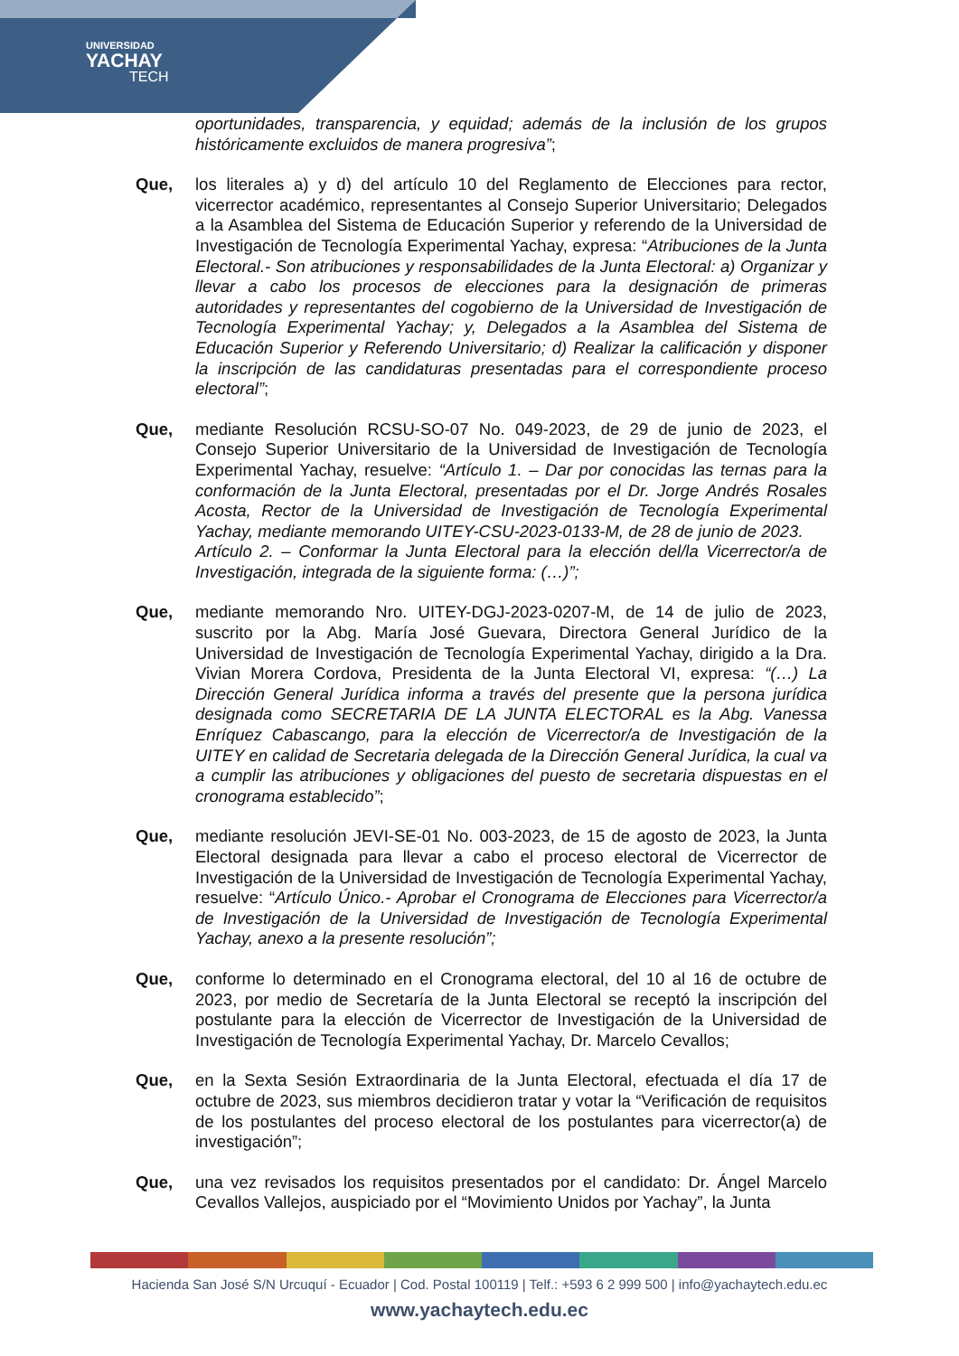UNIVERSIDAD
YACHAY
TECH
oportunidades, transparencia, y equidad; además de la inclusión de los grupos históricamente excluidos de manera progresiva”;
Que, los literales a) y d) del artículo 10 del Reglamento de Elecciones para rector, vicerrector académico, representantes al Consejo Superior Universitario; Delegados a la Asamblea del Sistema de Educación Superior y referendo de la Universidad de Investigación de Tecnología Experimental Yachay, expresa: “Atribuciones de la Junta Electoral.- Son atribuciones y responsabilidades de la Junta Electoral: a) Organizar y llevar a cabo los procesos de elecciones para la designación de primeras autoridades y representantes del cogobierno de la Universidad de Investigación de Tecnología Experimental Yachay; y, Delegados a la Asamblea del Sistema de Educación Superior y Referendo Universitario; d) Realizar la calificación y disponer la inscripción de las candidaturas presentadas para el correspondiente proceso electoral”;
Que, mediante Resolución RCSU-SO-07 No. 049-2023, de 29 de junio de 2023, el Consejo Superior Universitario de la Universidad de Investigación de Tecnología Experimental Yachay, resuelve: “Artículo 1. – Dar por conocidas las ternas para la conformación de la Junta Electoral, presentadas por el Dr. Jorge Andrés Rosales Acosta, Rector de la Universidad de Investigación de Tecnología Experimental Yachay, mediante memorando UITEY-CSU-2023-0133-M, de 28 de junio de 2023.
Artículo 2. – Conformar la Junta Electoral para la elección del/la Vicerrector/a de Investigación, integrada de la siguiente forma: (…)”;
Que, mediante memorando Nro. UITEY-DGJ-2023-0207-M, de 14 de julio de 2023, suscrito por la Abg. María José Guevara, Directora General Jurídico de la Universidad de Investigación de Tecnología Experimental Yachay, dirigido a la Dra. Vivian Morera Cordova, Presidenta de la Junta Electoral VI, expresa: “(…) La Dirección General Jurídica informa a través del presente que la persona jurídica designada como SECRETARIA DE LA JUNTA ELECTORAL es la Abg. Vanessa Enríquez Cabascango, para la elección de Vicerrector/a de Investigación de la UITEY en calidad de Secretaria delegada de la Dirección General Jurídica, la cual va a cumplir las atribuciones y obligaciones del puesto de secretaria dispuestas en el cronograma establecido”;
Que, mediante resolución JEVI-SE-01 No. 003-2023, de 15 de agosto de 2023, la Junta Electoral designada para llevar a cabo el proceso electoral de Vicerrector de Investigación de la Universidad de Investigación de Tecnología Experimental Yachay, resuelve: “Artículo Único.- Aprobar el Cronograma de Elecciones para Vicerrector/a de Investigación de la Universidad de Investigación de Tecnología Experimental Yachay, anexo a la presente resolución”;
Que, conforme lo determinado en el Cronograma electoral, del 10 al 16 de octubre de 2023, por medio de Secretaría de la Junta Electoral se receptó la inscripción del postulante para la elección de Vicerrector de Investigación de la Universidad de Investigación de Tecnología Experimental Yachay, Dr. Marcelo Cevallos;
Que, en la Sexta Sesión Extraordinaria de la Junta Electoral, efectuada el día 17 de octubre de 2023, sus miembros decidieron tratar y votar la “Verificación de requisitos de los postulantes del proceso electoral de los postulantes para vicerrector(a) de investigación”;
Que, una vez revisados los requisitos presentados por el candidato: Dr. Ángel Marcelo Cevallos Vallejos, auspiciado por el “Movimiento Unidos por Yachay”, la Junta
Hacienda San José S/N Urcuquí - Ecuador | Cod. Postal 100119 | Telf.: +593 6 2 999 500 | info@yachaytech.edu.ec
www.yachaytech.edu.ec